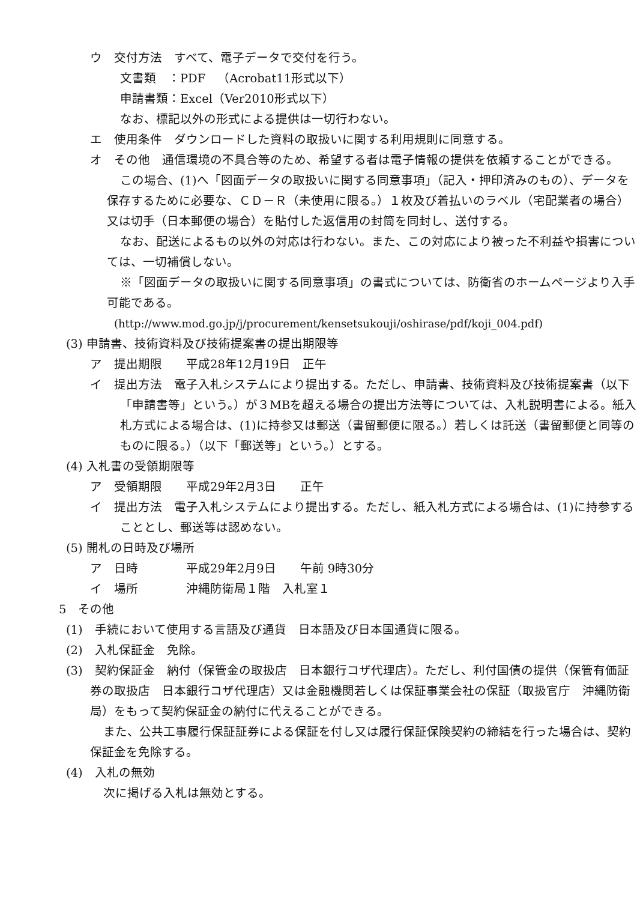ウ　交付方法　すべて、電子データで交付を行う。
文書類　：PDF　（Acrobat11形式以下）
申請書類：Excel（Ver2010形式以下）
なお、標記以外の形式による提供は一切行わない。
エ　使用条件　ダウンロードした資料の取扱いに関する利用規則に同意する。
オ　その他　通信環境の不具合等のため、希望する者は電子情報の提供を依頼することができる。
この場合、(1)へ「図面データの取扱いに関する同意事項」（記入・押印済みのもの）、データを保存するために必要な、ＣＤ－Ｒ（未使用に限る。）１枚及び着払いのラベル（宅配業者の場合）又は切手（日本郵便の場合）を貼付した返信用の封筒を同封し、送付する。
なお、配送によるもの以外の対応は行わない。また、この対応により被った不利益や損害については、一切補償しない。
※「図面データの取扱いに関する同意事項」の書式については、防衛省のホームページより入手可能である。
(http://www.mod.go.jp/j/procurement/kensetsukouji/oshirase/pdf/koji_004.pdf)
(3) 申請書、技術資料及び技術提案書の提出期限等
ア　提出期限　　平成28年12月19日　正午
イ　提出方法　電子入札システムにより提出する。ただし、申請書、技術資料及び技術提案書（以下「申請書等」という。）が３MBを超える場合の提出方法等については、入札説明書による。紙入札方式による場合は、(1)に持参又は郵送（書留郵便に限る。）若しくは託送（書留郵便と同等のものに限る。）（以下「郵送等」という。）とする。
(4) 入札書の受領期限等
ア　受領期限　　平成29年2月3日　　正午
イ　提出方法　電子入札システムにより提出する。ただし、紙入札方式による場合は、(1)に持参することとし、郵送等は認めない。
(5) 開札の日時及び場所
ア　日時　　　　平成29年2月9日　　午前 9時30分
イ　場所　　　　沖縄防衛局１階　入札室１
5　その他
(1)　手続において使用する言語及び通貨　日本語及び日本国通貨に限る。
(2)　入札保証金　免除。
(3)　契約保証金　納付（保管金の取扱店　日本銀行コザ代理店）。ただし、利付国債の提供（保管有価証券の取扱店　日本銀行コザ代理店）又は金融機関若しくは保証事業会社の保証（取扱官庁　沖縄防衛局）をもって契約保証金の納付に代えることができる。
また、公共工事履行保証証券による保証を付し又は履行保証保険契約の締結を行った場合は、契約保証金を免除する。
(4)　入札の無効
次に掲げる入札は無効とする。